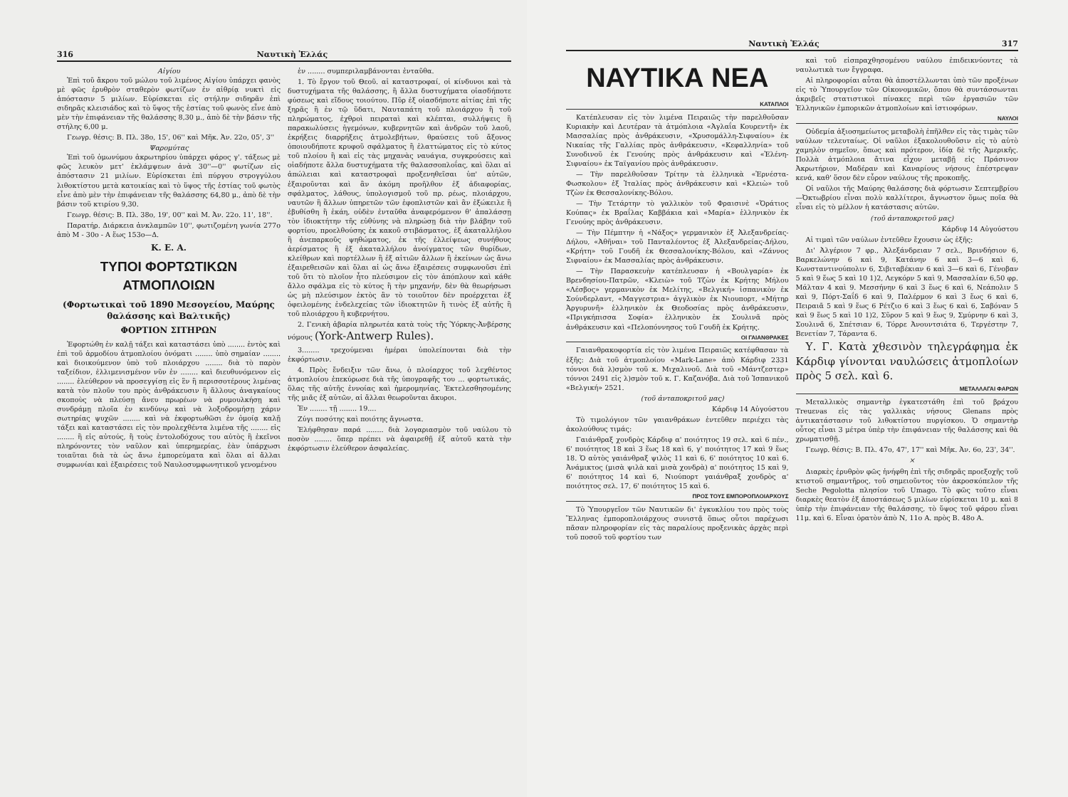316 Ναυτικὴ Ἑλλάς
Αἰγίου
Ἐπὶ τοῦ ἄκρου τοῦ μώλου τοῦ λιμένος Αἰγίου ὑπάρχει φανὸς μὲ φῶς ἐρυθρὸν σταθερὸν φωτίζων ἐν αἰθρίᾳ νυκτὶ εἰς ἀπόστασιν 5 μιλίων. Εὑρίσκεται εἰς στήλην σιδηρᾶν ἐπὶ σιδηρᾶς κλεισιάδος καὶ τὸ ὕψος τῆς ἑστίας τοῦ φωνὸς εἶνε ἀπὸ μὲν τὴν ἐπιφάνειαν τῆς θαλάσσης 8,30 μ., ἀπὸ δὲ τὴν βάσιν τῆς στήλης 6,00 μ.
Γεωγρ. θέσις: Β. Πλ. 38ο, 15', 06'' καὶ Μῆκ. Ἀν. 22ο, 05', 3''
Ψαρομύτας
Ἐπὶ τοῦ ὁμωνύμου ἀκρωτηρίου ὑπάρχει φάρος γ'. τάξεως μὲ φῶς λευκὸν μετ' ἐκλάμψεων ἀνὰ 30''—0'' φωτίζων εἰς ἀπόστασιν 21 μιλίων. Εὑρίσκεται ἐπὶ πύργου στρογγύλου λιθοκτίστου μετὰ κατοικίας καὶ τὸ ὕψος τῆς ἑστίας τοῦ φωτὸς εἶνε ἀπὸ μὲν τὴν ἐπιφάνειαν τῆς θαλάσσης 64,80 μ., ἀπὸ δὲ τὴν βάσιν τοῦ κτιρίου 9,30.
Γεωγρ. θέσις: Β. Πλ. 38ο, 19', 00'' καὶ Μ. Ἀν. 22ο. 11', 18''.
Παρατήρ. Διάρκεια ἀνκλαμπῶν 10'', φωτιζομένη γωνία 277ο ἀπὸ Μ - 30ο - Α ἕως 153ο—Δ.
Κ. Ε. Α.
ΤΥΠΟΙ ΦΟΡΤΩΤΙΚΩΝ ΑΤΜΟΠΛΟΙΩΝ
(Φορτωτικαὶ τοῦ 1890 Μεσογείου, Μαύρης θαλάσσης καὶ Βαλτικῆς)
ΦΟΡΤΙΟΝ ΣΙΤΗΡΩΝ
Ἐφορτώθη ἐν καλῇ τάξει καὶ καταστάσει ὑπὸ ........ ἐντὸς καὶ ἐπὶ τοῦ ἁρμοδίου ἀτμοπλοίου ὀνόματι ........ ὑπὸ σημαίαν ........ καὶ διοικούμενον ὑπὸ τοῦ πλοιάρχου ........ διὰ τὸ παρὸν ταξείδιον, ἐλλιμενισμένον νῦν ἐν ........ καὶ διευθυνόμενον εἰς ........ ἐλεύθερον νὰ προσεγγίσῃ εἰς ἓν ἢ περισσοτέρους λιμένας κατὰ τὸν πλοῦν του πρὸς ἀνθράκευσιν ἢ ἄλλους ἀναγκαίους σκοποὺς νὰ πλεύσῃ ἄνευ πρωρέων νὰ ρυμουλκήσῃ καὶ συνδράμῃ πλοῖα ἐν κινδύνῳ καὶ νὰ λοξοδρομήσῃ χάριν σωτηρίας ψυχῶν ........ καὶ νὰ ἐκφορτωθῶσι ἐν ὁμοίᾳ καλῇ τάξει καὶ καταστάσει εἰς τὸν προλεχθέντα λιμένα τῆς ........ εἰς ........ ἢ εἰς αὐτούς, ἢ τοὺς ἐντολοδόχους του αὐτὸς ἢ ἐκεῖνοι πληρόνοντες τὸν ναῦλον καὶ ὑπερημερίας, ἐὰν ὑπάρχωσι τοιαῦται διὰ τὰ ὡς ἄνω ἐμπορεύματα καὶ ὅλαι αἱ ἄλλαι συμφωνίαι καὶ ἐξαιρέσεις τοῦ Ναυλοσυμφωνητικοῦ γενομένου
ἐν ........ συμπεριλαμβάνονται ἐνταῦθα.
1. Τὸ ἔργον τοῦ Θεοῦ. αἱ καταστροφαί, οἱ κίνδυνοι καὶ τὰ δυστυχήματα τῆς θαλάσσης, ἢ ἄλλα δυστυχήματα οἱασδήποτε φύσεως καὶ εἴδους τοιούτου. Πῦρ ἐξ οἱασδήποτε αἰτίας ἐπὶ τῆς ξηρᾶς ἢ ἐν τῷ ὕδατι, Ναυταπάτη τοῦ πλοιάρχου ἢ τοῦ πληρώματος, ἐχθροὶ πειραταὶ καὶ κλέπται, συλλήψεις ἢ παρακωλύσεις ἡγεμόνων, κυβερνητῶν καὶ ἀνδρῶν τοῦ λαοῦ, ἐκρήξεις διαρρήξεις ἀτμολεβήτων, θραύσεις τοῦ ἄξονος ὁποιουδήποτε κρυφοῦ σφάλματος ἢ ἐλαττώματος εἰς τὸ κύτος τοῦ πλοίου ἢ καὶ εἰς τὰς μηχανὰς ναυάγια, συγκρούσεις καὶ οἱαδήποτε ἄλλα δυστυχήματα τῆς θαλασσοπλοΐας, καὶ ὅλαι αἱ ἀπώλειαι καὶ καταστροφαὶ προξενηθεῖσαι ὑπ' αὐτῶν, ἐξαιροῦνται καὶ ἂν ἀκόμη προῆλθον ἐξ ἀδιαφορίας, σφάλματος, λάθους, ὑπολογισμοῦ τοῦ πρ. ρέως, πλοιάρχου, ναυτῶν ἢ ἄλλων ὑπηρετῶν τῶν ἐφοπλιστῶν καὶ ἂν ἐξώκειλε ἢ ἐβυθίσθη ἢ ἐκάη, οὐδὲν ἐνταῦθα ἀναφερόμενον θ' ἀπαλάσσῃ τὸν ἰδιοκτήτην τῆς εὐθύνης νὰ πληρώσῃ διὰ τὴν βλάβην τοῦ φορτίου, προελθούσης ἐκ κακοῦ στιβάσματος, ἐξ ἀκαταλλήλου ἢ ἀνεπαρκοῦς ψηθώματος, ἐκ τῆς ἐλλείψεως συνήθους ἀερίσματος ἢ ἐξ ἀκαταλλήλου ἀνοίγματος τῶν θυρίδων, κλείθρων καὶ πορτέλλων ἢ ἐξ αἰτιῶν ἄλλων ἢ ἐκείνων ὡς ἄνω ἐξαιρεθεισῶν καὶ ὅλαι αἱ ὡς ἄνω ἐξαιρέσεις συμφωνοῦσι ἐπὶ τοῦ ὅτι τὸ πλοῖον ἦτο πλεύσιμον εἰς τὸν ἀπόπλουν καὶ κάθε ἄλλο σφάλμα εἰς τὸ κύτος ἢ τὴν μηχανήν, δὲν θὰ θεωρήσωσι ὡς μὴ πλεύσιμον ἐκτὸς ἂν τὸ τοιοῦτον δὲν προέρχεται ἐξ ὀφειλομένης ἐνδελεχείας τῶν ἰδιοκτητῶν ἢ τινὸς ἐξ αὐτῆς ἢ τοῦ πλοιάρχου ἢ κυβερνήτου.
2. Γενικὴ ἀβαρία πληρωτέα κατὰ τοὺς τῆς Ὑόρκης-Ἀνβέρσης νόμους (York-Antwerp Rules).
3........ τρεχούμεναι ἡμέραι ὑπολείπονται διὰ τὴν ἐκφόρτωσιν.
4. Πρὸς ἔνδειξιν τῶν ἄνω, ὁ πλοίαρχος τοῦ λεχθέντος ἀτμοπλοίου ἐπεκύρωσε διὰ τῆς ὑπογραφῆς του ... φορτωτικάς, ὅλας τῆς αὐτῆς ἐννοίας καὶ ἡμερομηνίας. Ἐκτελεσθησομένης τῆς μιᾶς ἐξ αὐτῶν, αἱ ἄλλαι θεωροῦνται ἄκυροι.
Ἐν ........ τῇ ........ 19....
Ζύγι ποσότης καὶ ποιότης ἄγνωστα.
Ἐλήφθησαν παρά ........ διὰ λογαριασμὸν τοῦ ναύλου τὸ ποσὸν ........ ὅπερ πρέπει νὰ ἀφαιρεθῇ ἐξ αὐτοῦ κατὰ τὴν ἐκφόρτωσιν ἐλεύθερον ἀσφαλείας.
Ναυτικὴ Ἑλλάς 317
ΝΑΥΤΙΚΑ ΝΕΑ
ΚΑΤΑΠΛΟΙ
Κατέπλευσαν εἰς τὸν λιμένα Πειραιῶς τὴν παρελθοῦσαν Κυριακὴν καὶ Δευτέραν τὰ ἀτμόπλοια «Ἀγλαΐα Κουρεντῆ» ἐκ Μασσαλίας πρὸς ἀνθράκευσιν, «Χρυσομάλλη-Σιφναίου» ἐκ Νικαίας τῆς Γαλλίας πρὸς ἀνθράκευσιν, «Κεφαλληνία» τοῦ Συνοδινοῦ ἐκ Γενούης πρὸς ἀνθράκευσιν καὶ «Ἑλένη-Σιφναίου» ἐκ Ταϊγανίου πρὸς ἀνθράκευσιν.
— Τὴν παρελθοῦσαν Τρίτην τὰ ἑλληνικὰ «Ἐρνέστα-Φωσκολου» ἐξ Ἰταλίας πρὸς ἀνθράκευσιν καὶ «Κλειὼ» τοῦ Τζὼν ἐκ Θεσσαλονίκης-Βόλου.
— Τὴν Τετάρτην τὸ γαλλικὸν τοῦ Φραισινὲ «Ὁράτιος Κούπας» ἐκ Βραΐλας Καββάκια καὶ «Μαρία» ἑλληνικὸν ἐκ Γενούης πρὸς ἀνθράκευσιν.
— Τὴν Πέμπτην ἡ «Νάξος» γερμανικὸν ἐξ Ἀλεξανδρείας-Δήλου, «Ἀθῆναι» τοῦ Πανταλέοντος ἐξ Ἀλεξανδρείας-Δήλου, «Κρήτη» τοῦ Γουδῆ ἐκ Θεσσαλονίκης-Βόλου, καὶ «Ζάννος Σιφναίου» ἐκ Μασσαλίας πρὸς ἀνθράκευσιν.
— Τὴν Παρασκευὴν κατέπλευσαν ἡ «Βουλγαρία» ἐκ Βρενδησίου-Πατρῶν, «Κλειὼ» τοῦ Τζὼν ἐκ Κρήτης Μήλου «Λέσβος» γερμανικὸν ἐκ Μελίτης, «Βελγική» ἱσπανικὸν ἐκ Σούνδερλαντ, «Μαγγεστρια» ἀγγλικὸν ἐκ Νιουπορτ, «Μήτηρ Ἀργυρυνῆ» ἑλληνικὸν ἐκ Θεοδοσίας πρὸς ἀνθράκευσιν, «Πριγκήπισσα Σοφία» ἑλληνικὸν ἐκ Σουλινᾶ πρὸς ἀνθράκευσιν καὶ «Πελοπόννησος τοῦ Γουδῆ ἐκ Κρήτης.
ΟΙ ΓΑΙΑΝΘΡΑΚΕΣ
Γαιανθρακοφορτία εἰς τὸν λιμένα Πειραιῶς κατέφθασαν τὰ ἑξῆς: Διὰ τοῦ ἀτμοπλοίου «Mark-Lane» ἀπὸ Κάρδιφ 2331 τόννοι διὰ λ)σμὸν τοῦ κ. Μιχαλινοῦ. Διὰ τοῦ «Μάντζεστερ» τόννοι 2491 εἰς λ)σμὸν τοῦ κ. Γ. Καζανόβα. Διὰ τοῦ Ἰσπανικοῦ «Βελγική» 2521.
(τοῦ ἀνταποκριτοῦ μας)
Κάρδιφ 14 Αὐγούστου
Τὸ τιμολόγιον τῶν γαιανθράκων ἐντεῦθεν περιέχει τὰς ἀκολούθους τιμάς:
Γαιάνθραξ χονδρὸς Κάρδιφ α' ποιότητος 19 σελ. καὶ 6 πέν., 6' ποιότητος 18 καὶ 3 ἕως 18 καὶ 6, γ' ποιότητος 17 καὶ 9 ἕως 18. Ὁ αὐτὸς γαιάνθραξ ψιλὸς 11 καὶ 6, 6' ποιότητος 10 καὶ 6. Ἀνάμικτος (μισὰ ψιλὰ καὶ μισὰ χονδρὰ) α' ποιότητος 15 καὶ 9, 6' ποιότητος 14 καὶ 6, Νιούπορτ γαιάνθραξ χονδρὸς α' ποιότητος σελ. 17, 6' ποιότητος 15 καὶ 6.
ΠΡΟΣ ΤΟΥΣ ΕΜΠΟΡΟΠΛΟΙΑΡΧΟΥΣ
Τὸ Ὑπουργεῖον τῶν Ναυτικῶν δι' ἐγκυκλίου του πρὸς τοὺς Ἕλληνας ἐμποροπλοιάρχους συνιστᾷ ὅπως οὗτοι παρέχωσι πᾶσαν πληροφορίαν εἰς τὰς παραλίους προξενικὰς ἀρχὰς περὶ τοῦ ποσοῦ τοῦ φορτίου των
καὶ τοῦ εἰσπραχθησομένου ναύλου ἐπιδεικνύοντες τὰ ναυλωτικὰ των ἔγγραφα.
Αἱ πληροφορίαι αὗται θὰ ἀποστέλλωνται ὑπὸ τῶν προξένων εἰς τὸ Ὑπουργεῖον τῶν Οἰκονομικῶν, ὅπου θὰ συντάσσωνται ἀκριβεῖς στατιστικοὶ πίνακες περὶ τῶν ἐργασιῶν τῶν Ἑλληνικῶν ἐμπορικῶν ἀτμοπλοίων καὶ ἱστιοφόρων.
ΝΑΥΛΟΙ
Οὐδεμία ἀξιοσημείωτος μεταβολὴ ἐπῆλθεν εἰς τὰς τιμὰς τῶν ναύλων τελευταίως. Οἱ ναῦλοι ἐξακολουθοῦσιν εἰς τὸ αὐτὸ χαμηλὸν σημεῖον, ὅπως καὶ πρότερον, ἰδίᾳ δὲ τῆς Ἀμερικῆς. Πολλὰ ἀτμόπλοια ἄτινα εἶχον μεταβῇ εἰς Πράσινον Ἀκρωτήριον, Μαδέραν καὶ Καναρίους νήσους ἐπέστρεψαν κενά, καθ' ὅσον δὲν εὗρον ναύλους τῆς προκοπῆς.
Οἱ ναῦλοι τῆς Μαύρης θαλάσσης διὰ φόρτωσιν Σεπτεμβρίου—Ὀκτωβρίου εἶναι πολὺ καλλίτεροι, ἄγνωστον ὅμως ποῖα θὰ εἶναι εἰς τὸ μέλλον ἡ κατάστασις αὐτῶν.
(τοῦ ἀνταποκριτοῦ μας)
Κάρδιφ 14 Αὐγούστου
Αἱ τιμαὶ τῶν ναύλων ἐντεῦθεν ἔχουσιν ὡς ἑξῆς:
Δι' Ἀλγέριον 7 φρ., Ἀλεξάνδρειαν 7 σελ., Βρινδήσιον 6, Βαρκελώνην 6 καὶ 9, Κατάνην 6 καὶ 3—6 καὶ 6, Κωνσταντινούπολιν 6, Σιβιταβέκιαν 6 καὶ 3—6 καὶ 6, Γένοβαν 5 καὶ 9 ἕως 5 καὶ 10 1)2, Λεγκόρν 5 καὶ 9, Μασσαλίαν 6,50 φρ. Μάλταν 4 καὶ 9. Μεσσήνην 6 καὶ 3 ἕως 6 καὶ 6, Νεάπολιν 5 καὶ 9, Πόρτ-Σαΐδ 6 καὶ 9, Παλέρμον 6 καὶ 3 ἕως 6 καὶ 6, Πειραιᾶ 5 καὶ 9 ἕως 6 Ρέτζιο 6 καὶ 3 ἕως 6 καὶ 6, Σαβόναν 5 καὶ 9 ἕως 5 καὶ 10 1)2, Σῦρον 5 καὶ 9 ἕως 9, Σμύρνην 6 καὶ 3, Σουλινᾶ 6, Σπέτσιαν 6, Τόρρε Ἀνουντσιάτα 6, Τεργέστην 7, Βενετίαν 7, Τάραντα 6.
Υ. Γ. Κατὰ χθεσινὸν τηλεγράφημα ἐκ Κάρδιφ γίνονται ναυλώσεις ἀτμοπλοίων πρὸς 5 σελ. καὶ 6.
ΜΕΤΑΛΛΑΓΑΙ ΦΑΡΩΝ
Μεταλλικὸς σημαντὴρ ἐγκατεστάθη ἐπὶ τοῦ βράχου Treuενas εἰς τὰς γαλλικὰς νήσους Glenans πρὸς ἀντικατάστασιν τοῦ λιθοκτίστου πυργίσκου. Ὁ σημαντὴρ οὗτος εἶναι 3 μέτρα ὑπὲρ τὴν ἐπιφάνειαν τῆς θαλάσσης καὶ θὰ χρωματισθῇ.
Γεωγρ. θέσις: Β. Πλ. 47ο, 47', 17'' καὶ Μῆκ. Ἀν. 6ο, 23', 34''.
×
Διαρκὲς ἐρυθρὸν φῶς ἡνήφθη ἐπὶ τῆς σιδηρᾶς προεξοχῆς τοῦ κτιστοῦ σημαντῆρος, τοῦ σημειοῦντος τὸν ἀκροσκόπελον τῆς Seche Pegolotta πλησίον τοῦ Umago. Τὸ φῶς τοῦτο εἶναι διαρκὲς θεατὸν ἐξ ἀποστάσεως 5 μιλίων εὑρίσκεται 10 μ. καὶ 8 ὑπὲρ τὴν ἐπιφάνειαν τῆς θαλάσσης, τὸ ὕψος τοῦ φάρου εἶναι 11μ. καὶ 6. Εἶναι ὁρατὸν ἀπὸ Ν, 11ο Α. πρὸς Β. 48ο Α.